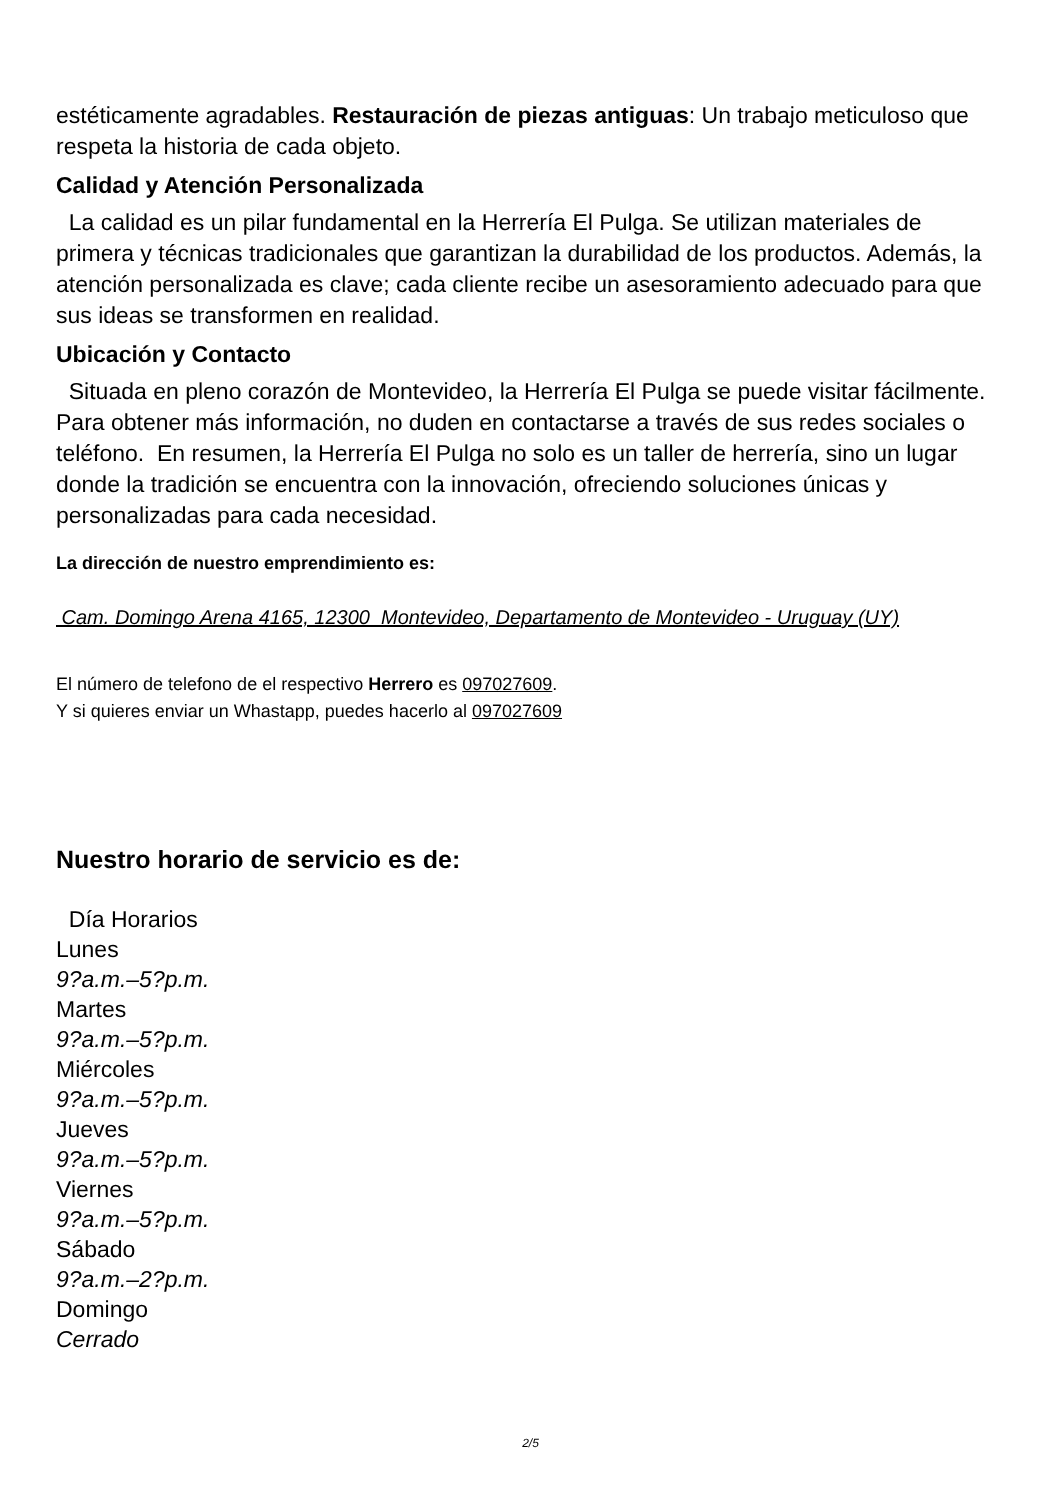estéticamente agradables. Restauración de piezas antiguas: Un trabajo meticuloso que respeta la historia de cada objeto.
Calidad y Atención Personalizada
La calidad es un pilar fundamental en la Herrería El Pulga. Se utilizan materiales de primera y técnicas tradicionales que garantizan la durabilidad de los productos. Además, la atención personalizada es clave; cada cliente recibe un asesoramiento adecuado para que sus ideas se transformen en realidad.
Ubicación y Contacto
Situada en pleno corazón de Montevideo, la Herrería El Pulga se puede visitar fácilmente. Para obtener más información, no duden en contactarse a través de sus redes sociales o teléfono. En resumen, la Herrería El Pulga no solo es un taller de herrería, sino un lugar donde la tradición se encuentra con la innovación, ofreciendo soluciones únicas y personalizadas para cada necesidad.
La dirección de nuestro emprendimiento es:
Cam. Domingo Arena 4165, 12300 Montevideo, Departamento de Montevideo - Uruguay (UY)
El número de telefono de el respectivo Herrero es 097027609.
Y si quieres enviar un Whastapp, puedes hacerlo al 097027609
Nuestro horario de servicio es de:
Día Horarios
Lunes
9?a.m.–5?p.m.
Martes
9?a.m.–5?p.m.
Miércoles
9?a.m.–5?p.m.
Jueves
9?a.m.–5?p.m.
Viernes
9?a.m.–5?p.m.
Sábado
9?a.m.–2?p.m.
Domingo
Cerrado
2/5